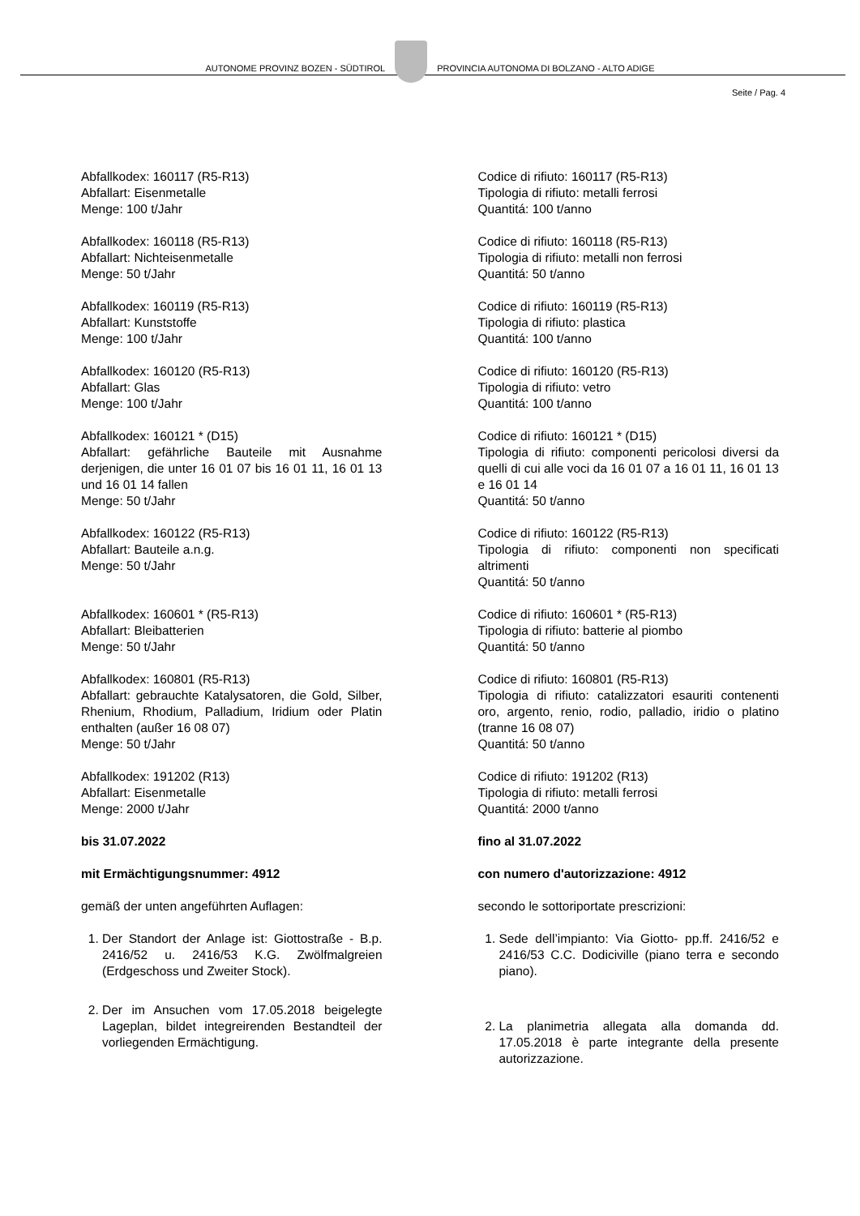AUTONOME PROVINZ BOZEN - SÜDTIROL
PROVINCIA AUTONOMA DI BOLZANO - ALTO ADIGE
Seite / Pag. 4
Abfallkodex: 160117 (R5-R13)
Abfallart: Eisenmetalle
Menge: 100 t/Jahr
Abfallkodex: 160118 (R5-R13)
Abfallart: Nichteisenmetalle
Menge: 50 t/Jahr
Abfallkodex: 160119 (R5-R13)
Abfallart: Kunststoffe
Menge: 100 t/Jahr
Abfallkodex: 160120 (R5-R13)
Abfallart: Glas
Menge: 100 t/Jahr
Abfallkodex: 160121 * (D15)
Abfallart: gefährliche Bauteile mit Ausnahme derjenigen, die unter 16 01 07 bis 16 01 11, 16 01 13 und 16 01 14 fallen
Menge: 50 t/Jahr
Abfallkodex: 160122 (R5-R13)
Abfallart: Bauteile a.n.g.
Menge: 50 t/Jahr
Abfallkodex: 160601 * (R5-R13)
Abfallart: Bleibatterien
Menge: 50 t/Jahr
Abfallkodex: 160801 (R5-R13)
Abfallart: gebrauchte Katalysatoren, die Gold, Silber, Rhenium, Rhodium, Palladium, Iridium oder Platin enthalten (außer 16 08 07)
Menge: 50 t/Jahr
Abfallkodex: 191202 (R13)
Abfallart: Eisenmetalle
Menge: 2000 t/Jahr
bis 31.07.2022
mit Ermächtigungsnummer: 4912
gemäß der unten angeführten Auflagen:
1. Der Standort der Anlage ist: Giottostraße - B.p. 2416/52 u. 2416/53 K.G. Zwölfmalgreien (Erdgeschoss und Zweiter Stock).
2. Der im Ansuchen vom 17.05.2018 beigelegte Lageplan, bildet integreirenden Bestandteil der vorliegenden Ermächtigung.
Codice di rifiuto: 160117 (R5-R13)
Tipologia di rifiuto: metalli ferrosi
Quantitá: 100 t/anno
Codice di rifiuto: 160118 (R5-R13)
Tipologia di rifiuto: metalli non ferrosi
Quantitá: 50 t/anno
Codice di rifiuto: 160119 (R5-R13)
Tipologia di rifiuto: plastica
Quantitá: 100 t/anno
Codice di rifiuto: 160120 (R5-R13)
Tipologia di rifiuto: vetro
Quantitá: 100 t/anno
Codice di rifiuto: 160121 * (D15)
Tipologia di rifiuto: componenti pericolosi diversi da quelli di cui alle voci da 16 01 07 a 16 01 11, 16 01 13 e 16 01 14
Quantitá: 50 t/anno
Codice di rifiuto: 160122 (R5-R13)
Tipologia di rifiuto: componenti non specificati altrimenti
Quantitá: 50 t/anno
Codice di rifiuto: 160601 * (R5-R13)
Tipologia di rifiuto: batterie al piombo
Quantitá: 50 t/anno
Codice di rifiuto: 160801 (R5-R13)
Tipologia di rifiuto: catalizzatori esauriti contenenti oro, argento, renio, rodio, palladio, iridio o platino (tranne 16 08 07)
Quantitá: 50 t/anno
Codice di rifiuto: 191202 (R13)
Tipologia di rifiuto: metalli ferrosi
Quantitá: 2000 t/anno
fino al 31.07.2022
con numero d'autorizzazione: 4912
secondo le sottoriportate prescrizioni:
1. Sede dell’impianto: Via Giotto- pp.ff. 2416/52 e 2416/53 C.C. Dodiciville (piano terra e secondo piano).
2. La planimetria allegata alla domanda dd. 17.05.2018 è parte integrante della presente autorizzazione.